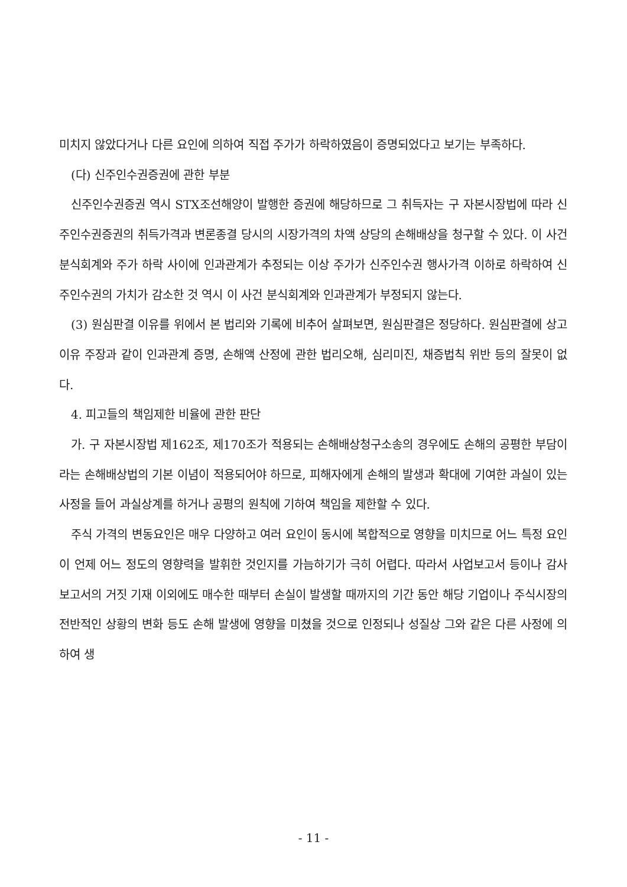미치지 않았다거나 다른 요인에 의하여 직접 주가가 하락하였음이 증명되었다고 보기는 부족하다.
(다) 신주인수권증권에 관한 부분
신주인수권증권 역시 STX조선해양이 발행한 증권에 해당하므로 그 취득자는 구 자본시장법에 따라 신주인수권증권의 취득가격과 변론종결 당시의 시장가격의 차액 상당의 손해배상을 청구할 수 있다. 이 사건 분식회계와 주가 하락 사이에 인과관계가 추정되는 이상 주가가 신주인수권 행사가격 이하로 하락하여 신주인수권의 가치가 감소한 것 역시 이 사건 분식회계와 인과관계가 부정되지 않는다.
(3) 원심판결 이유를 위에서 본 법리와 기록에 비추어 살펴보면, 원심판결은 정당하다. 원심판결에 상고이유 주장과 같이 인과관계 증명, 손해액 산정에 관한 법리오해, 심리미진, 채증법칙 위반 등의 잘못이 없다.
4. 피고들의 책임제한 비율에 관한 판단
가. 구 자본시장법 제162조, 제170조가 적용되는 손해배상청구소송의 경우에도 손해의 공평한 부담이라는 손해배상법의 기본 이념이 적용되어야 하므로, 피해자에게 손해의 발생과 확대에 기여한 과실이 있는 사정을 들어 과실상계를 하거나 공평의 원칙에 기하여 책임을 제한할 수 있다.
주식 가격의 변동요인은 매우 다양하고 여러 요인이 동시에 복합적으로 영향을 미치므로 어느 특정 요인이 언제 어느 정도의 영향력을 발휘한 것인지를 가늠하기가 극히 어렵다. 따라서 사업보고서 등이나 감사보고서의 거짓 기재 이외에도 매수한 때부터 손실이 발생할 때까지의 기간 동안 해당 기업이나 주식시장의 전반적인 상황의 변화 등도 손해 발생에 영향을 미쳤을 것으로 인정되나 성질상 그와 같은 다른 사정에 의하여 생
- 11 -